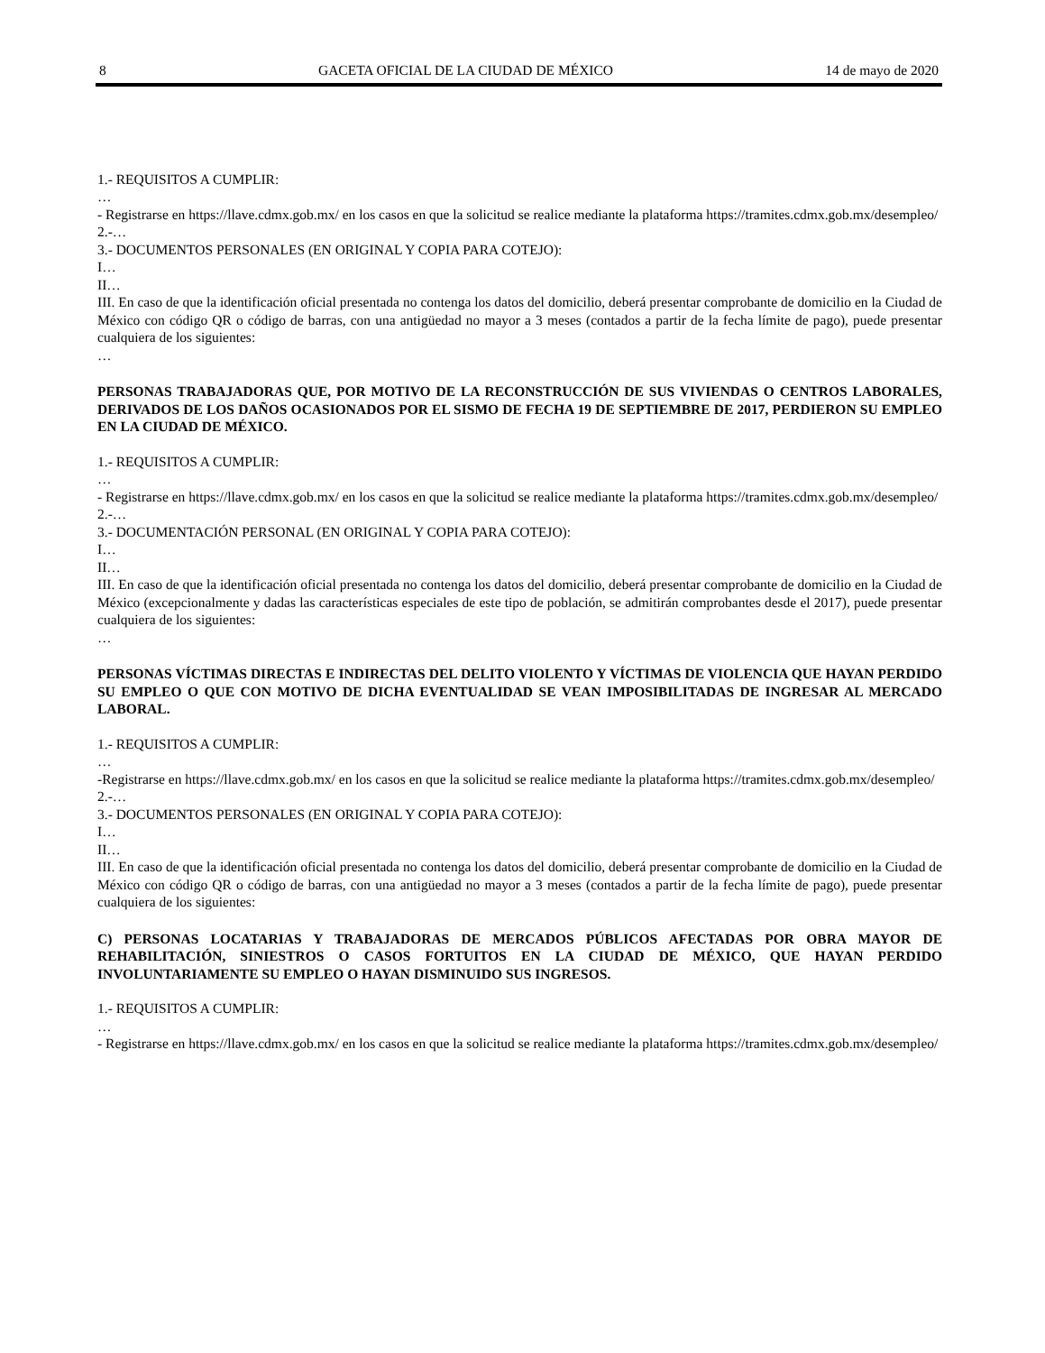8 GACETA OFICIAL DE LA CIUDAD DE MÉXICO 14 de mayo de 2020
1.- REQUISITOS A CUMPLIR:
…
- Registrarse en https://llave.cdmx.gob.mx/ en los casos en que la solicitud se realice mediante la plataforma https://tramites.cdmx.gob.mx/desempleo/
2.-…
3.- DOCUMENTOS PERSONALES (EN ORIGINAL Y COPIA PARA COTEJO):
I…
II…
III. En caso de que la identificación oficial presentada no contenga los datos del domicilio, deberá presentar comprobante de domicilio en la Ciudad de México con código QR o código de barras, con una antigüedad no mayor a 3 meses (contados a partir de la fecha límite de pago), puede presentar cualquiera de los siguientes:
…
PERSONAS TRABAJADORAS QUE, POR MOTIVO DE LA RECONSTRUCCIÓN DE SUS VIVIENDAS O CENTROS LABORALES, DERIVADOS DE LOS DAÑOS OCASIONADOS POR EL SISMO DE FECHA 19 DE SEPTIEMBRE DE 2017, PERDIERON SU EMPLEO EN LA CIUDAD DE MÉXICO.
1.- REQUISITOS A CUMPLIR:
…
- Registrarse en https://llave.cdmx.gob.mx/ en los casos en que la solicitud se realice mediante la plataforma https://tramites.cdmx.gob.mx/desempleo/
2.-…
3.- DOCUMENTACIÓN PERSONAL (EN ORIGINAL Y COPIA PARA COTEJO):
I…
II…
III. En caso de que la identificación oficial presentada no contenga los datos del domicilio, deberá presentar comprobante de domicilio en la Ciudad de México (excepcionalmente y dadas las características especiales de este tipo de población, se admitirán comprobantes desde el 2017), puede presentar cualquiera de los siguientes:
…
PERSONAS VÍCTIMAS DIRECTAS E INDIRECTAS DEL DELITO VIOLENTO Y VÍCTIMAS DE VIOLENCIA QUE HAYAN PERDIDO SU EMPLEO O QUE CON MOTIVO DE DICHA EVENTUALIDAD SE VEAN IMPOSIBILITADAS DE INGRESAR AL MERCADO LABORAL.
1.- REQUISITOS A CUMPLIR:
…
-Registrarse en https://llave.cdmx.gob.mx/ en los casos en que la solicitud se realice mediante la plataforma https://tramites.cdmx.gob.mx/desempleo/
2.-…
3.- DOCUMENTOS PERSONALES (EN ORIGINAL Y COPIA PARA COTEJO):
I…
II…
III. En caso de que la identificación oficial presentada no contenga los datos del domicilio, deberá presentar comprobante de domicilio en la Ciudad de México con código QR o código de barras, con una antigüedad no mayor a 3 meses (contados a partir de la fecha límite de pago), puede presentar cualquiera de los siguientes:
C) PERSONAS LOCATARIAS Y TRABAJADORAS DE MERCADOS PÚBLICOS AFECTADAS POR OBRA MAYOR DE REHABILITACIÓN, SINIESTROS O CASOS FORTUITOS EN LA CIUDAD DE MÉXICO, QUE HAYAN PERDIDO INVOLUNTARIAMENTE SU EMPLEO O HAYAN DISMINUIDO SUS INGRESOS.
1.- REQUISITOS A CUMPLIR:
…
- Registrarse en https://llave.cdmx.gob.mx/ en los casos en que la solicitud se realice mediante la plataforma https://tramites.cdmx.gob.mx/desempleo/